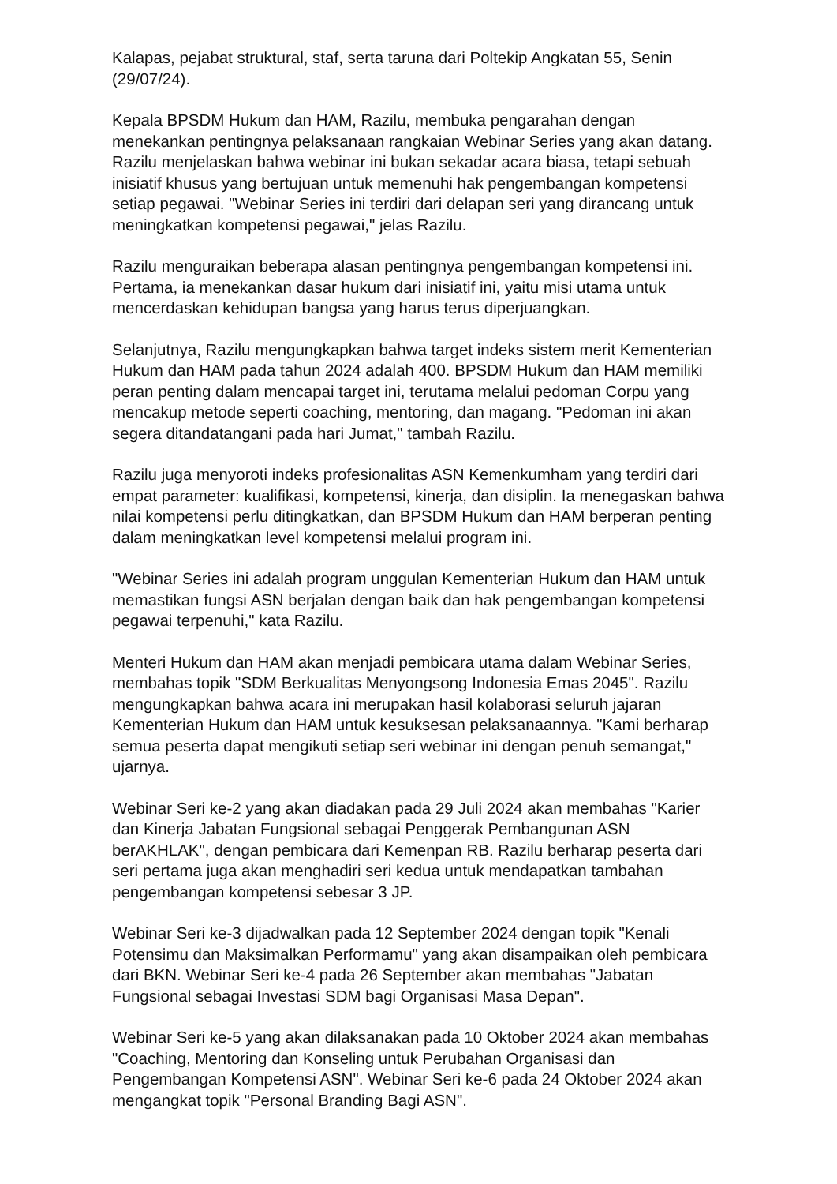Kalapas, pejabat struktural, staf, serta taruna dari Poltekip Angkatan 55, Senin (29/07/24).
Kepala BPSDM Hukum dan HAM, Razilu, membuka pengarahan dengan menekankan pentingnya pelaksanaan rangkaian Webinar Series yang akan datang. Razilu menjelaskan bahwa webinar ini bukan sekadar acara biasa, tetapi sebuah inisiatif khusus yang bertujuan untuk memenuhi hak pengembangan kompetensi setiap pegawai. "Webinar Series ini terdiri dari delapan seri yang dirancang untuk meningkatkan kompetensi pegawai," jelas Razilu.
Razilu menguraikan beberapa alasan pentingnya pengembangan kompetensi ini. Pertama, ia menekankan dasar hukum dari inisiatif ini, yaitu misi utama untuk mencerdaskan kehidupan bangsa yang harus terus diperjuangkan.
Selanjutnya, Razilu mengungkapkan bahwa target indeks sistem merit Kementerian Hukum dan HAM pada tahun 2024 adalah 400. BPSDM Hukum dan HAM memiliki peran penting dalam mencapai target ini, terutama melalui pedoman Corpu yang mencakup metode seperti coaching, mentoring, dan magang. "Pedoman ini akan segera ditandatangani pada hari Jumat," tambah Razilu.
Razilu juga menyoroti indeks profesionalitas ASN Kemenkumham yang terdiri dari empat parameter: kualifikasi, kompetensi, kinerja, dan disiplin. Ia menegaskan bahwa nilai kompetensi perlu ditingkatkan, dan BPSDM Hukum dan HAM berperan penting dalam meningkatkan level kompetensi melalui program ini.
"Webinar Series ini adalah program unggulan Kementerian Hukum dan HAM untuk memastikan fungsi ASN berjalan dengan baik dan hak pengembangan kompetensi pegawai terpenuhi," kata Razilu.
Menteri Hukum dan HAM akan menjadi pembicara utama dalam Webinar Series, membahas topik "SDM Berkualitas Menyongsong Indonesia Emas 2045". Razilu mengungkapkan bahwa acara ini merupakan hasil kolaborasi seluruh jajaran Kementerian Hukum dan HAM untuk kesuksesan pelaksanaannya. "Kami berharap semua peserta dapat mengikuti setiap seri webinar ini dengan penuh semangat," ujarnya.
Webinar Seri ke-2 yang akan diadakan pada 29 Juli 2024 akan membahas "Karier dan Kinerja Jabatan Fungsional sebagai Penggerak Pembangunan ASN berAKHLAK", dengan pembicara dari Kemenpan RB. Razilu berharap peserta dari seri pertama juga akan menghadiri seri kedua untuk mendapatkan tambahan pengembangan kompetensi sebesar 3 JP.
Webinar Seri ke-3 dijadwalkan pada 12 September 2024 dengan topik "Kenali Potensimu dan Maksimalkan Performamu" yang akan disampaikan oleh pembicara dari BKN. Webinar Seri ke-4 pada 26 September akan membahas "Jabatan Fungsional sebagai Investasi SDM bagi Organisasi Masa Depan".
Webinar Seri ke-5 yang akan dilaksanakan pada 10 Oktober 2024 akan membahas "Coaching, Mentoring dan Konseling untuk Perubahan Organisasi dan Pengembangan Kompetensi ASN". Webinar Seri ke-6 pada 24 Oktober 2024 akan mengangkat topik "Personal Branding Bagi ASN".